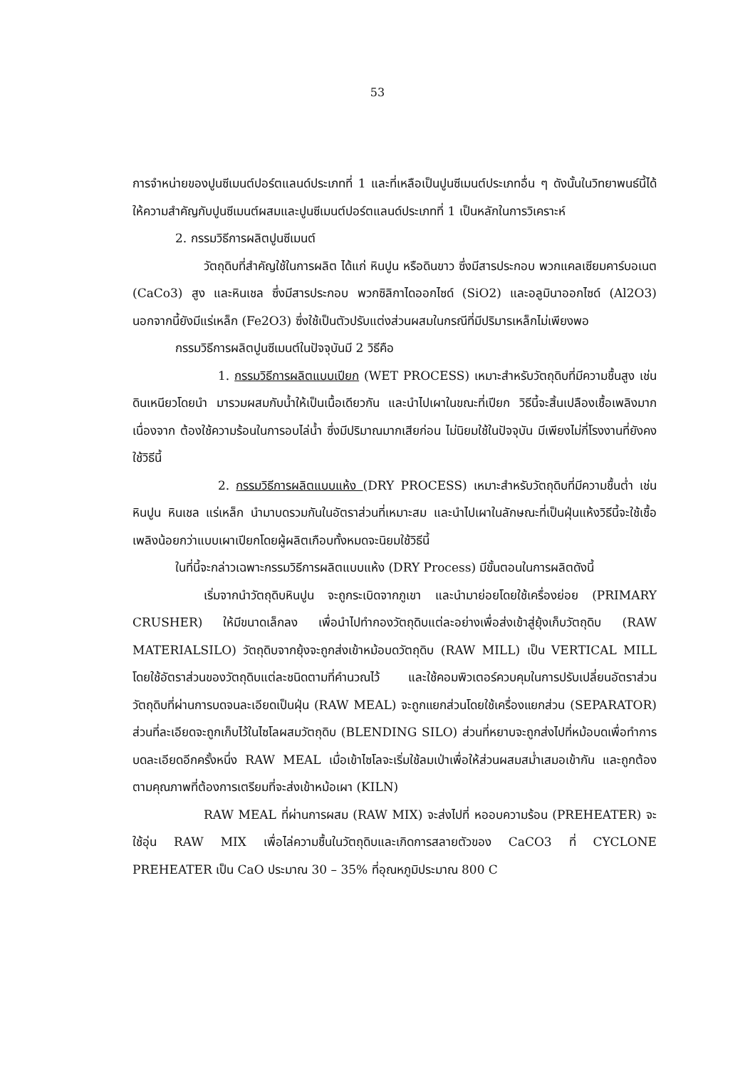53
การจำหน่ายของปูนซีเมนต์ปอร์ตแลนด์ประเภทที่ 1 และที่เหลือเป็นปูนซีเมนต์ประเภทอื่น ๆ ดังนั้นในวิทยาพนธ์นี้ได้ให้ความสำคัญกับปูนซีเมนต์ผสมและปูนซีเมนต์ปอร์ตแลนด์ประเภทที่ 1 เป็นหลักในการวิเคราะห์
2. กรรมวิธีการผลิตปูนซีเมนต์
วัตถุดิบที่สำคัญใช้ในการผลิต ได้แก่ หินปูน หรือดินขาว ซึ่งมีสารประกอบ พวกแคลเซียมคาร์บอเนต (CaCo3) สูง และหินเชล ซึ่งมีสารประกอบ พวกซิลิกาไดออกไซด์ (SiO2) และอลูมินาออกไซด์ (Al2O3) นอกจากนี้ยังมีแร่เหล็ก (Fe2O3) ซึ่งใช้เป็นตัวปรับแต่งส่วนผสมในกรณีที่มีปริมารเหล็กไม่เพียงพอ
กรรมวิธีการผลิตปูนซีเมนต์ในปัจจุบันมี 2 วิธีคือ
1. กรรมวิธีการผลิตแบบเปียก (WET PROCESS) เหมาะสำหรับวัตถุดิบที่มีความชื้นสูง เช่น ดินเหนียวโดยนำ มารวมผสมกับน้ำให้เป็นเนื้อเดียวกัน และนำไปเผาในขณะที่เปียก วิธีนี้จะสิ้นเปลืองเชื้อเพลิงมาก เนื่องจาก ต้องใช้ความร้อนในการอบไล่น้ำ ซึ่งมีปริมาณมากเสียก่อน ไม่นิยมใช้ในปัจจุบัน มีเพียงไม่กี่โรงงานที่ยังคงใช้วิธีนี้
2. กรรมวิธีการผลิตแบบแห้ง (DRY PROCESS) เหมาะสำหรับวัตถุดิบที่มีความชื้นต่ำ เช่น หินปูน หินเชล แร่เหล็ก นำมาบดรวมกันในอัตราส่วนที่เหมาะสม และนำไปเผาในลักษณะที่เป็นฝุ่นแห้งวิธีนี้จะใช้เชื้อเพลิงน้อยกว่าแบบเผาเปียกโดยผู้ผลิตเกือบทั้งหมดจะนิยมใช้วิธีนี้
ในที่นี้จะกล่าวเฉพาะกรรมวิธีการผลิตแบบแห้ง (DRY Process) มีขั้นตอนในการผลิตดังนี้
เริ่มจากนำวัตถุดิบหินปูน จะถูกระเบิดจากภูเขา และนำมาย่อยโดยใช้เครื่องย่อย (PRIMARY CRUSHER) ให้มีขนาดเล็กลง เพื่อนำไปทำกองวัตถุดิบแต่ละอย่างเพื่อส่งเข้าสู่ยุ้งเก็บวัตถุดิบ (RAW MATERIALSILO) วัตถุดิบจากยุ้งจะถูกส่งเข้าหม้อบดวัตถุดิบ (RAW MILL) เป็น VERTICAL MILL โดยใช้อัตราส่วนของวัตถุดิบแต่ละชนิดตามที่คำนวณไว้ และใช้คอมพิวเตอร์ควบคุมในการปรับเปลี่ยนอัตราส่วน วัตถุดิบที่ผ่านการบดจนละเอียดเป็นฝุ่น (RAW MEAL) จะถูกแยกส่วนโดยใช้เครื่องแยกส่วน (SEPARATOR) ส่วนที่ละเอียดจะถูกเก็บไว้ในไซโลผสมวัตถุดิบ (BLENDING SILO) ส่วนที่หยาบจะถูกส่งไปที่หม้อบดเพื่อทำการ บดละเอียดอีกครั้งหนึ่ง RAW MEAL เมื่อเข้าไซโลจะเริ่มใช้ลมเป่าเพื่อให้ส่วนผสมสม่ำเสมอเข้ากัน และถูกต้อง ตามคุณภาพที่ต้องการเตรียมที่จะส่งเข้าหม้อเผา (KILN)
RAW MEAL ที่ผ่านการผสม (RAW MIX) จะส่งไปที่ หออบความร้อน (PREHEATER) จะใช้อุ่น RAW MIX เพื่อไล่ความชื้นในวัตถุดิบและเกิดการสลายตัวของ CaCO3 ที่ CYCLONE PREHEATER เป็น CaO ประมาณ 30 – 35% ที่อุณหภูมิประมาณ 800 C